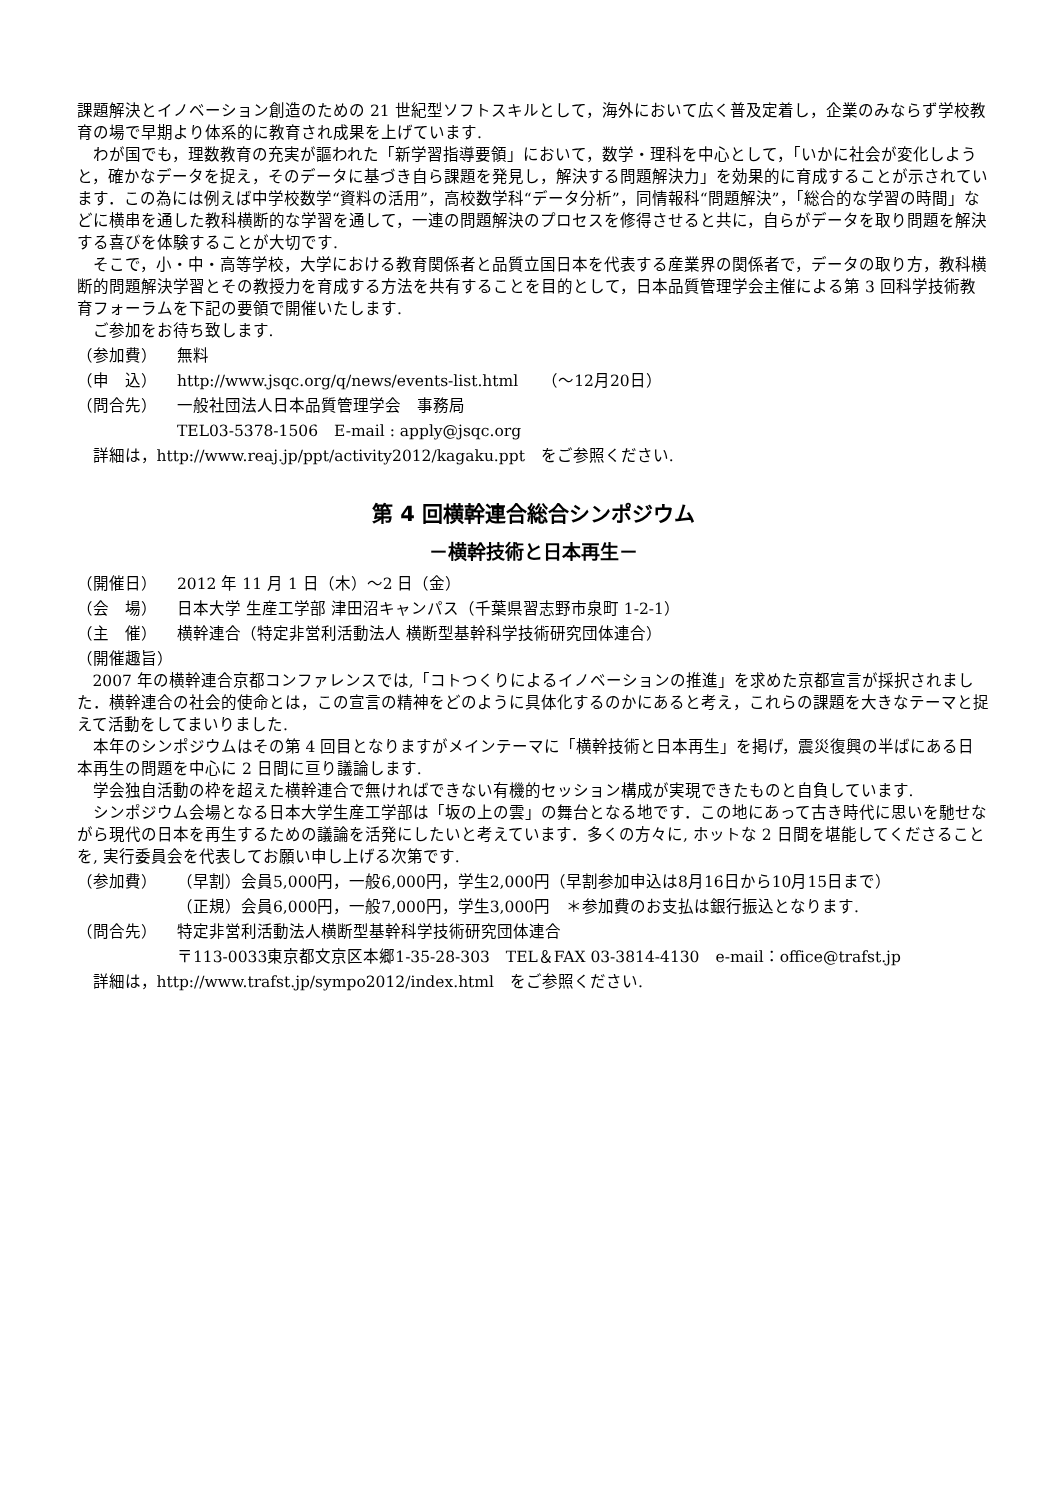課題解決とイノベーション創造のための 21 世紀型ソフトスキルとして，海外において広く普及定着し，企業のみならず学校教育の場で早期より体系的に教育され成果を上げています.
わが国でも，理数教育の充実が謳われた「新学習指導要領」において，数学・理科を中心として，「いかに社会が変化しようと，確かなデータを捉え，そのデータに基づき自ら課題を発見し，解決する問題解決力」を効果的に育成することが示されています．この為には例えば中学校数学“資料の活用”，高校数学科“データ分析”，同情報科“問題解決”，「総合的な学習の時間」などに横串を通した教科横断的な学習を通して，一連の問題解決のプロセスを修得させると共に，自らがデータを取り問題を解決する喜びを体験することが大切です.
そこで，小・中・高等学校，大学における教育関係者と品質立国日本を代表する産業界の関係者で，データの取り方，教科横断的問題解決学習とその教授力を育成する方法を共有することを目的として，日本品質管理学会主催による第 3 回科学技術教育フォーラムを下記の要領で開催いたします.
ご参加をお待ち致します.
（参加費） 無料
（申　込） http://www.jsqc.org/q/news/events-list.html　　（～12月20日）
（問合先） 一般社団法人日本品質管理学会　事務局
TEL03-5378-1506　E-mail : apply@jsqc.org
詳細は，http://www.reaj.jp/ppt/activity2012/kagaku.ppt　をご参照ください.
第 4 回横幹連合総合シンポジウム
－横幹技術と日本再生－
（開催日） 2012 年 11 月 1 日（木）～2 日（金）
（会　場） 日本大学 生産工学部 津田沼キャンパス（千葉県習志野市泉町 1-2-1）
（主　催） 横幹連合（特定非営利活動法人 横断型基幹科学技術研究団体連合）
（開催趣旨）
2007 年の横幹連合京都コンファレンスでは,「コトつくりによるイノベーションの推進」を求めた京都宣言が採択されました．横幹連合の社会的使命とは，この宣言の精神をどのように具体化するのかにあると考え，これらの課題を大きなテーマと捉えて活動をしてまいりました.
本年のシンポジウムはその第 4 回目となりますがメインテーマに「横幹技術と日本再生」を掲げ，震災復興の半ばにある日本再生の問題を中心に 2 日間に亘り議論します.
学会独自活動の枠を超えた横幹連合で無ければできない有機的セッション構成が実現できたものと自負しています.
シンポジウム会場となる日本大学生産工学部は「坂の上の雲」の舞台となる地です．この地にあって古き時代に思いを馳せながら現代の日本を再生するための議論を活発にしたいと考えています．多くの方々に, ホットな 2 日間を堪能してくださることを, 実行委員会を代表してお願い申し上げる次第です.
（参加費） （早割）会員5,000円，一般6,000円，学生2,000円（早割参加申込は8月16日から10月15日まで）
（正規）会員6,000円，一般7,000円，学生3,000円　＊参加費のお支払は銀行振込となります.
（問合先） 特定非営利活動法人横断型基幹科学技術研究団体連合
〒113-0033東京都文京区本郷1-35-28-303　TEL＆FAX 03-3814-4130　e-mail：office@trafst.jp
詳細は，http://www.trafst.jp/sympo2012/index.html　をご参照ください.